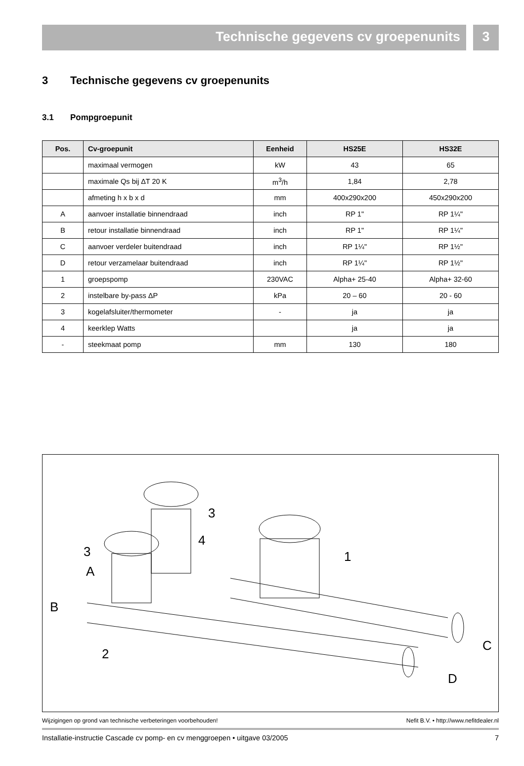Technische gegevens cv groepenunits
3
3 Technische gegevens cv groepenunits
3.1 Pompgroepunit
| Pos. | Cv-groepunit | Eenheid | HS25E | HS32E |
| --- | --- | --- | --- | --- |
| | maximaal vermogen | kW | 43 | 65 |
| | maximale Qs bij ΔT 20 K | m<sup>3</sup>/h | 1,84 | 2,78 |
| | afmeting h x b x d | mm | 400x290x200 | 450x290x200 |
| A | aanvoer installatie binnendraad | inch | RP 1" | RP 1¼" |
| B | retour installatie binnendraad | inch | RP 1" | RP 1¼" |
| C | aanvoer verdeler buitendraad | inch | RP 1¼" | RP 1½" |
| D | retour verzamelaar buitendraad | inch | RP 1¼" | RP 1½" |
| 1 | groepspomp | 230VAC | Alpha+ 25-40 | Alpha+ 32-60 |
| 2 | instelbare by-pass ΔP | kPa | 20 – 60 | 20 - 60 |
| 3 | kogelafsluiter/thermometer | - | ja | ja |
| 4 | keerklep Watts | | ja | ja |
| - | steekmaat pomp | mm | 130 | 180 |
3
3
4
1
A
B
2
C
D
Wijzigingen op grond van technische verbeteringen voorbehouden! Nefit B.V. • http://www.nefitdealer.nl
Installatie-instructie Cascade cv pomp- en cv menggroepen • uitgave 03/2005 7